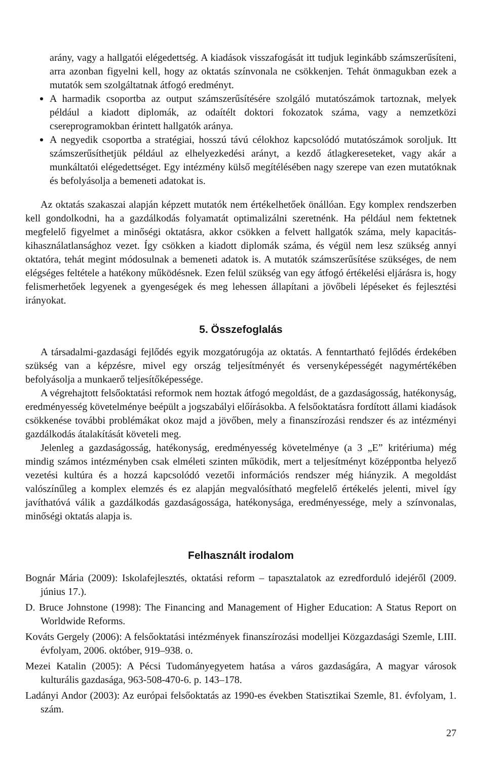arány, vagy a hallgatói elégedettség. A kiadások visszafogását itt tudjuk leginkább számszerűsíteni, arra azonban figyelni kell, hogy az oktatás színvonala ne csökkenjen. Tehát önmagukban ezek a mutatók sem szolgáltatnak átfogó eredményt.
A harmadik csoportba az output számszerűsítésére szolgáló mutatószámok tartoznak, melyek például a kiadott diplomák, az odaítélt doktori fokozatok száma, vagy a nemzetközi csereprogramokban érintett hallgatók aránya.
A negyedik csoportba a stratégiai, hosszú távú célokhoz kapcsolódó mutatószámok soroljuk. Itt számszerűsíthetjük például az elhelyezkedési arányt, a kezdő átlagkereseteket, vagy akár a munkáltatói elégedettséget. Egy intézmény külső megítélésében nagy szerepe van ezen mutatóknak és befolyásolja a bemeneti adatokat is.
Az oktatás szakaszai alapján képzett mutatók nem értékelhetőek önállóan. Egy komplex rendszerben kell gondolkodni, ha a gazdálkodás folyamatát optimalizálni szeretnénk. Ha például nem fektetnek megfelelő figyelmet a minőségi oktatásra, akkor csökken a felvett hallgatók száma, mely kapacitás-kihasználatlansághoz vezet. Így csökken a kiadott diplomák száma, és végül nem lesz szükség annyi oktatóra, tehát megint módosulnak a bemeneti adatok is. A mutatók számszerűsítése szükséges, de nem elégséges feltétele a hatékony működésnek. Ezen felül szükség van egy átfogó értékelési eljárásra is, hogy felismerhetőek legyenek a gyengeségek és meg lehessen állapítani a jövőbeli lépéseket és fejlesztési irányokat.
5. Összefoglalás
A társadalmi-gazdasági fejlődés egyik mozgatórugója az oktatás. A fenntartható fejlődés érdekében szükség van a képzésre, mivel egy ország teljesítményét és versenyképességét nagymértékében befolyásolja a munkaerő teljesítőképessége.
A végrehajtott felsőoktatási reformok nem hoztak átfogó megoldást, de a gazdaságosság, hatékonyság, eredményesség követelménye beépült a jogszabályi előírásokba. A felsőoktatásra fordított állami kiadások csökkenése további problémákat okoz majd a jövőben, mely a finanszírozási rendszer és az intézményi gazdálkodás átalakítását követeli meg.
Jelenleg a gazdaságosság, hatékonyság, eredményesség követelménye (a 3 „E” kritériuma) még mindig számos intézményben csak elméleti szinten működik, mert a teljesítményt középpontba helyező vezetési kultúra és a hozzá kapcsolódó vezetői információs rendszer még hiányzik. A megoldást valószínűleg a komplex elemzés és ez alapján megvalósítható megfelelő értékelés jelenti, mivel így javíthatóvá válik a gazdálkodás gazdaságossága, hatékonysága, eredményessége, mely a színvonalas, minőségi oktatás alapja is.
Felhasznált irodalom
Bognár Mária (2009): Iskolafejlesztés, oktatási reform – tapasztalatok az ezredforduló idejéről (2009. június 17.).
D. Bruce Johnstone (1998): The Financing and Management of Higher Education: A Status Report on Worldwide Reforms.
Kováts Gergely (2006): A felsőoktatási intézmények finanszírozási modelljei Közgazdasági Szemle, LIII. évfolyam, 2006. október, 919–938. o.
Mezei Katalin (2005): A Pécsi Tudományegyetem hatása a város gazdaságára, A magyar városok kulturális gazdasága, 963-508-470-6. p. 143–178.
Ladányi Andor (2003): Az európai felsőoktatás az 1990-es években Statisztikai Szemle, 81. évfolyam, 1. szám.
27